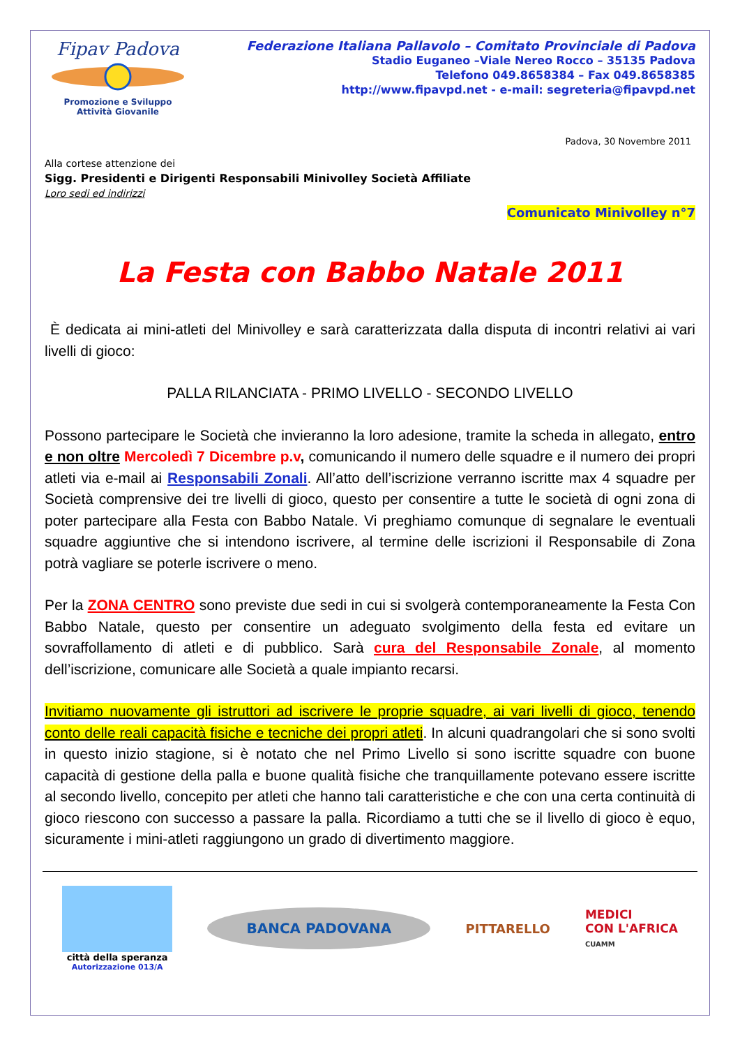Fipav Padova
Promozione e Sviluppo
Attività Giovanile
Federazione Italiana Pallavolo – Comitato Provinciale di Padova
Stadio Euganeo –Viale Nereo Rocco – 35135 Padova
Telefono 049.8658384 – Fax 049.8658385
http://www.fipavpd.net - e-mail: segreteria@fipavpd.net
Padova, 30 Novembre 2011
Alla cortese attenzione dei
Sigg. Presidenti e Dirigenti Responsabili Minivolley Società Affiliate
Loro sedi ed indirizzi
Comunicato Minivolley n°7
La Festa con Babbo Natale 2011
È dedicata ai mini-atleti del Minivolley e sarà caratterizzata dalla disputa di incontri relativi ai vari livelli di gioco:
PALLA RILANCIATA - PRIMO LIVELLO - SECONDO LIVELLO
Possono partecipare le Società che invieranno la loro adesione, tramite la scheda in allegato, entro e non oltre Mercoledì 7 Dicembre p.v, comunicando il numero delle squadre e il numero dei propri atleti via e-mail ai Responsabili Zonali. All’atto dell’iscrizione verranno iscritte max 4 squadre per Società comprensive dei tre livelli di gioco, questo per consentire a tutte le società di ogni zona di poter partecipare alla Festa con Babbo Natale. Vi preghiamo comunque di segnalare le eventuali squadre aggiuntive che si intendono iscrivere, al termine delle iscrizioni il Responsabile di Zona potrà vagliare se poterle iscrivere o meno.
Per la ZONA CENTRO sono previste due sedi in cui si svolgerà contemporaneamente la Festa Con Babbo Natale, questo per consentire un adeguato svolgimento della festa ed evitare un sovraffollamento di atleti e di pubblico. Sarà cura del Responsabile Zonale, al momento dell’iscrizione, comunicare alle Società a quale impianto recarsi.
Invitiamo nuovamente gli istruttori ad iscrivere le proprie squadre, ai vari livelli di gioco, tenendo conto delle reali capacità fisiche e tecniche dei propri atleti. In alcuni quadrangolari che si sono svolti in questo inizio stagione, si è notato che nel Primo Livello si sono iscritte squadre con buone capacità di gestione della palla e buone qualità fisiche che tranquillamente potevano essere iscritte al secondo livello, concepito per atleti che hanno tali caratteristiche e che con una certa continuità di gioco riescono con successo a passare la palla. Ricordiamo a tutti che se il livello di gioco è equo, sicuramente i mini-atleti raggiungono un grado di divertimento maggiore.
città della speranza
Autorizzazione 013/A
BANCA PADOVANA
PITTARELLO
MEDICI
CON L'AFRICA
CUAMM